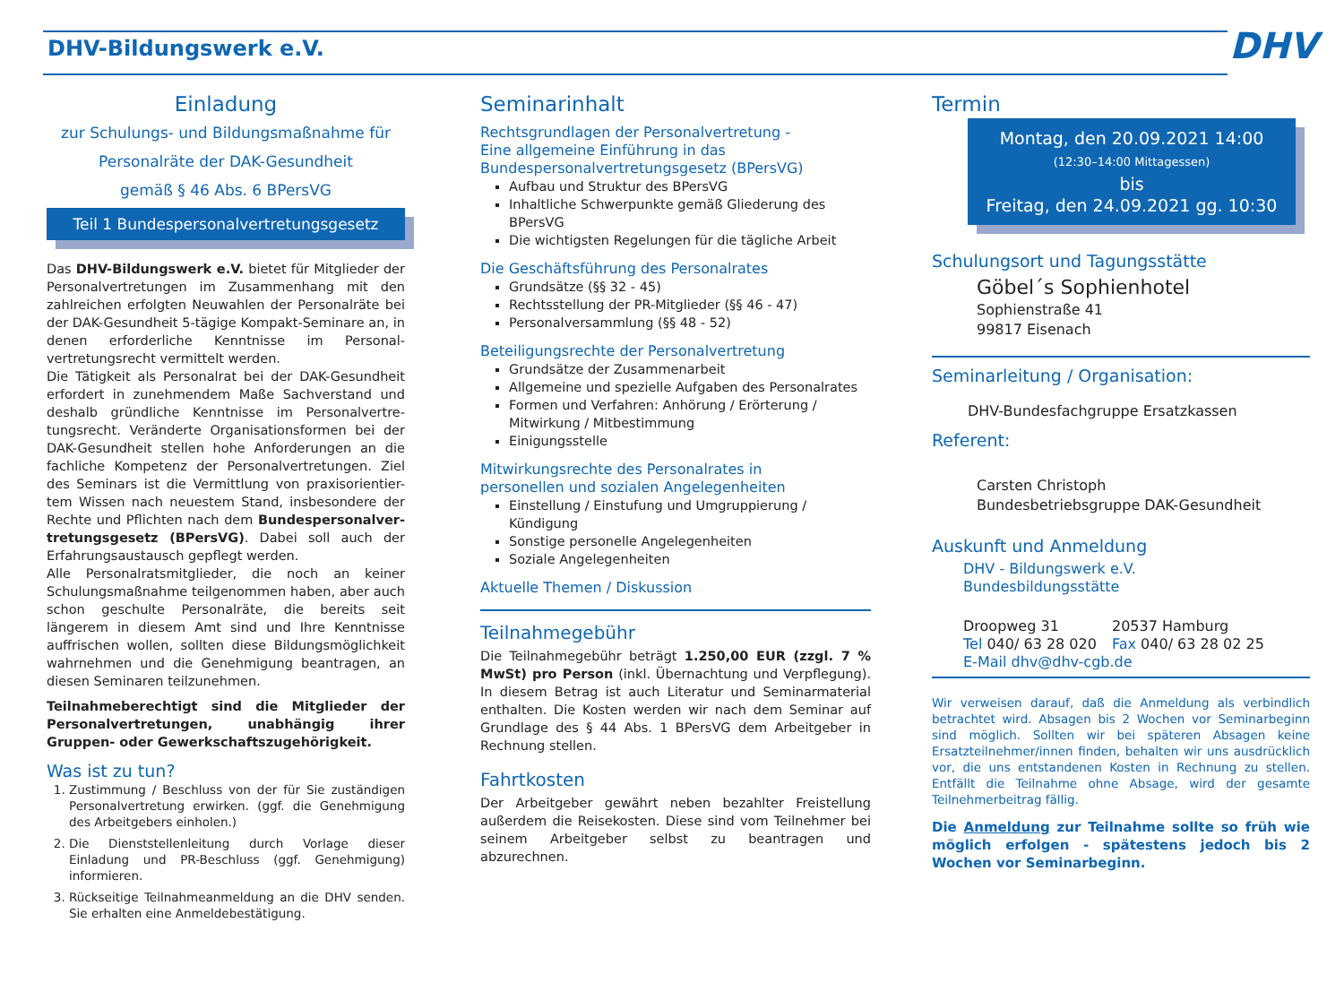DHV-Bildungswerk e.V.
DHV
Einladung
zur Schulungs- und Bildungsmaßnahme für
Personalräte der DAK-Gesundheit
gemäß § 46 Abs. 6 BPersVG
Teil 1 Bundespersonalvertretungsgesetz
Das DHV-Bildungswerk e.V. bietet für Mitglieder der Personalvertretungen im Zusammenhang mit den zahlreichen erfolgten Neuwahlen der Personalräte bei der DAK-Gesundheit 5-tägige Kompakt-Seminare an, in denen erforderliche Kenntnisse im Personal-vertretungsrecht vermittelt werden.
Die Tätigkeit als Personalrat bei der DAK-Gesundheit erfordert in zunehmendem Maße Sachverstand und deshalb gründliche Kenntnisse im Personalvertre-tungsrecht. Veränderte Organisationsformen bei der DAK-Gesundheit stellen hohe Anforderungen an die fachliche Kompetenz der Personalvertretungen. Ziel des Seminars ist die Vermittlung von praxisorientier-tem Wissen nach neuestem Stand, insbesondere der Rechte und Pflichten nach dem Bundespersonalver-tretungsgesetz (BPersVG). Dabei soll auch der Erfahrungsaustausch gepflegt werden.
Alle Personalratsmitglieder, die noch an keiner Schulungsmaßnahme teilgenommen haben, aber auch schon geschulte Personalräte, die bereits seit längerem in diesem Amt sind und Ihre Kenntnisse auffrischen wollen, sollten diese Bildungsmöglichkeit wahrnehmen und die Genehmigung beantragen, an diesen Seminaren teilzunehmen.
Teilnahmeberechtigt sind die Mitglieder der Personalvertretungen, unabhängig ihrer Gruppen- oder Gewerkschaftszugehörigkeit.
Was ist zu tun?
1. Zustimmung / Beschluss von der für Sie zuständigen Personalvertretung erwirken. (ggf. die Genehmigung des Arbeitgebers einholen.)
2. Die Dienststellenleitung durch Vorlage dieser Einladung und PR-Beschluss (ggf. Genehmigung) informieren.
3. Rückseitige Teilnahmeanmeldung an die DHV senden. Sie erhalten eine Anmeldebestätigung.
Seminarinhalt
Rechtsgrundlagen der Personalvertretung -
Eine allgemeine Einführung in das
Bundespersonalvertretungsgesetz (BPersVG)
Aufbau und Struktur des BPersVG
Inhaltliche Schwerpunkte gemäß Gliederung des BPersVG
Die wichtigsten Regelungen für die tägliche Arbeit
Die Geschäftsführung des Personalrates
Grundsätze (§§ 32 - 45)
Rechtsstellung der PR-Mitglieder (§§ 46 - 47)
Personalversammlung (§§ 48 - 52)
Beteiligungsrechte der Personalvertretung
Grundsätze der Zusammenarbeit
Allgemeine und spezielle Aufgaben des Personalrates
Formen und Verfahren: Anhörung / Erörterung / Mitwirkung / Mitbestimmung
Einigungsstelle
Mitwirkungsrechte des Personalrates in
personellen und sozialen Angelegenheiten
Einstellung / Einstufung und Umgruppierung / Kündigung
Sonstige personelle Angelegenheiten
Soziale Angelegenheiten
Aktuelle Themen / Diskussion
Teilnahmegebühr
Die Teilnahmegebühr beträgt 1.250,00 EUR (zzgl. 7 % MwSt) pro Person (inkl. Übernachtung und Verpflegung). In diesem Betrag ist auch Literatur und Seminarmaterial enthalten. Die Kosten werden wir nach dem Seminar auf Grundlage des § 44 Abs. 1 BPersVG dem Arbeitgeber in Rechnung stellen.
Fahrtkosten
Der Arbeitgeber gewährt neben bezahlter Freistellung außerdem die Reisekosten. Diese sind vom Teilnehmer bei seinem Arbeitgeber selbst zu beantragen und abzurechnen.
Termin
Montag, den 20.09.2021 14:00
(12:30–14:00 Mittagessen)
bis
Freitag, den 24.09.2021 gg. 10:30
Schulungsort und Tagungsstätte
Göbel´s Sophienhotel
Sophienstraße 41
99817 Eisenach
Seminarleitung / Organisation:
DHV-Bundesfachgruppe Ersatzkassen
Referent:
Carsten Christoph
Bundesbetriebsgruppe DAK-Gesundheit
Auskunft und Anmeldung
DHV - Bildungswerk e.V.
Bundesbildungsstätte
Droopweg 31 20537 Hamburg
Tel 040/ 63 28 020 Fax 040/ 63 28 02 25
E-Mail dhv@dhv-cgb.de
Wir verweisen darauf, daß die Anmeldung als verbindlich betrachtet wird. Absagen bis 2 Wochen vor Seminarbeginn sind möglich. Sollten wir bei späteren Absagen keine Ersatzteilnehmer/innen finden, behalten wir uns ausdrücklich vor, die uns entstandenen Kosten in Rechnung zu stellen. Entfällt die Teilnahme ohne Absage, wird der gesamte Teilnehmerbeitrag fällig.
Die Anmeldung zur Teilnahme sollte so früh wie möglich erfolgen - spätestens jedoch bis 2 Wochen vor Seminarbeginn.